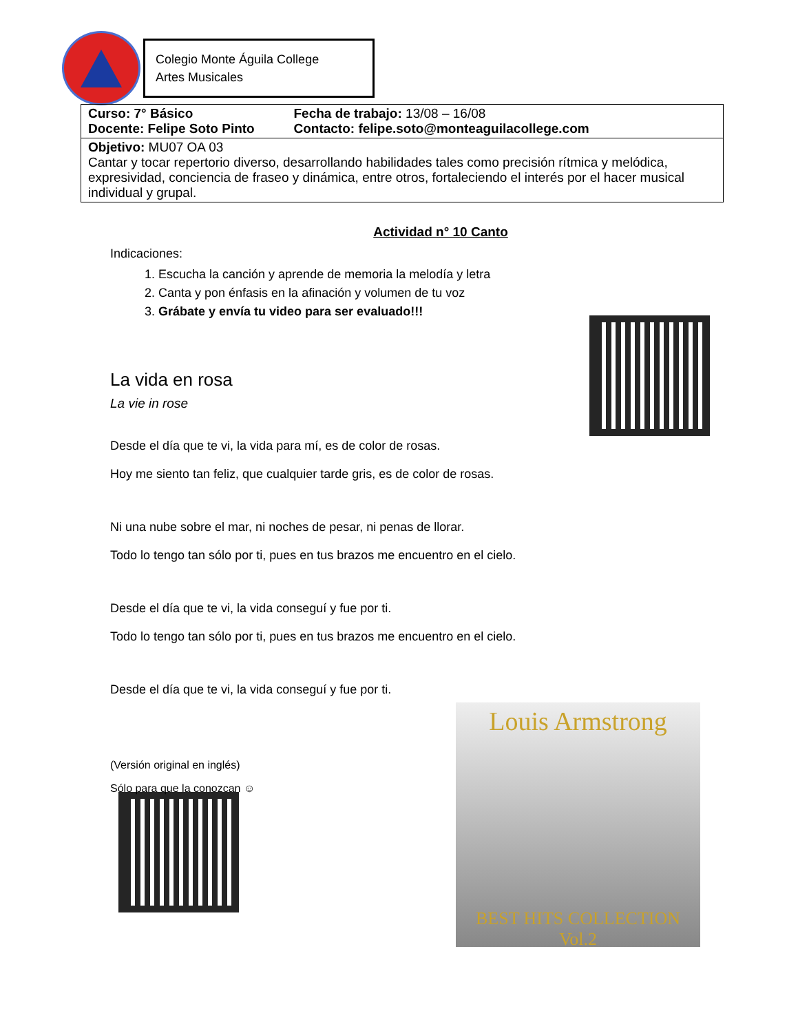Colegio Monte Águila College
Artes Musicales
| Curso: 7° Básico Docente: Felipe Soto Pinto | Fecha de trabajo: 13/08 – 16/08 Contacto: felipe.soto@monteaguilacollege.com |
| Objetivo: MU07 OA 03 Cantar y tocar repertorio diverso, desarrollando habilidades tales como precisión rítmica y melódica, expresividad, conciencia de fraseo y dinámica, entre otros, fortaleciendo el interés por el hacer musical individual y grupal. | |
Actividad n° 10 Canto
Indicaciones:
1. Escucha la canción y aprende de memoria la melodía y letra
2. Canta y pon énfasis en la afinación y volumen de tu voz
3. Grábate y envía tu video para ser evaluado!!!
La vida en rosa
La vie in rose
Desde el día que te vi, la vida para mí, es de color de rosas.
Hoy me siento tan feliz, que cualquier tarde gris, es de color de rosas.
Ni una nube sobre el mar, ni noches de pesar, ni penas de llorar.
Todo lo tengo tan sólo por ti, pues en tus brazos me encuentro en el cielo.
Desde el día que te vi, la vida conseguí y fue por ti.
Todo lo tengo tan sólo por ti, pues en tus brazos me encuentro en el cielo.
Desde el día que te vi, la vida conseguí y fue por ti.
(Versión original en inglés)
Sólo para que la conozcan ☺
Louis Armstrong
BEST HITS COLLECTION
Vol.2